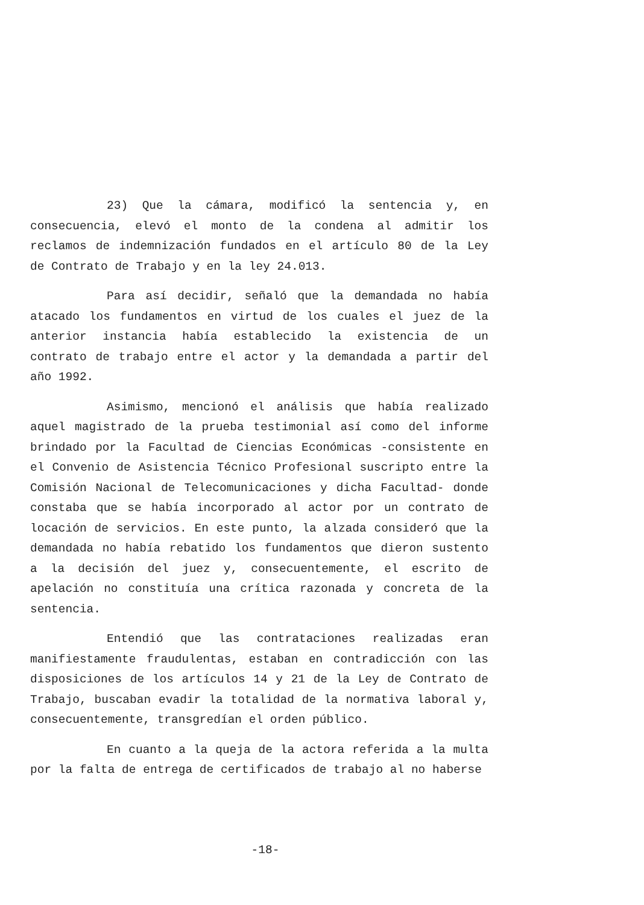23) Que la cámara, modificó la sentencia y, en consecuencia, elevó el monto de la condena al admitir los reclamos de indemnización fundados en el artículo 80 de la Ley de Contrato de Trabajo y en la ley 24.013.
Para así decidir, señaló que la demandada no había atacado los fundamentos en virtud de los cuales el juez de la anterior instancia había establecido la existencia de un contrato de trabajo entre el actor y la demandada a partir del año 1992.
Asimismo, mencionó el análisis que había realizado aquel magistrado de la prueba testimonial así como del informe brindado por la Facultad de Ciencias Económicas -consistente en el Convenio de Asistencia Técnico Profesional suscripto entre la Comisión Nacional de Telecomunicaciones y dicha Facultad- donde constaba que se había incorporado al actor por un contrato de locación de servicios. En este punto, la alzada consideró que la demandada no había rebatido los fundamentos que dieron sustento a la decisión del juez y, consecuentemente, el escrito de apelación no constituía una crítica razonada y concreta de la sentencia.
Entendió que las contrataciones realizadas eran manifiestamente fraudulentas, estaban en contradicción con las disposiciones de los artículos 14 y 21 de la Ley de Contrato de Trabajo, buscaban evadir la totalidad de la normativa laboral y, consecuentemente, transgredían el orden público.
En cuanto a la queja de la actora referida a la multa por la falta de entrega de certificados de trabajo al no haberse
-18-